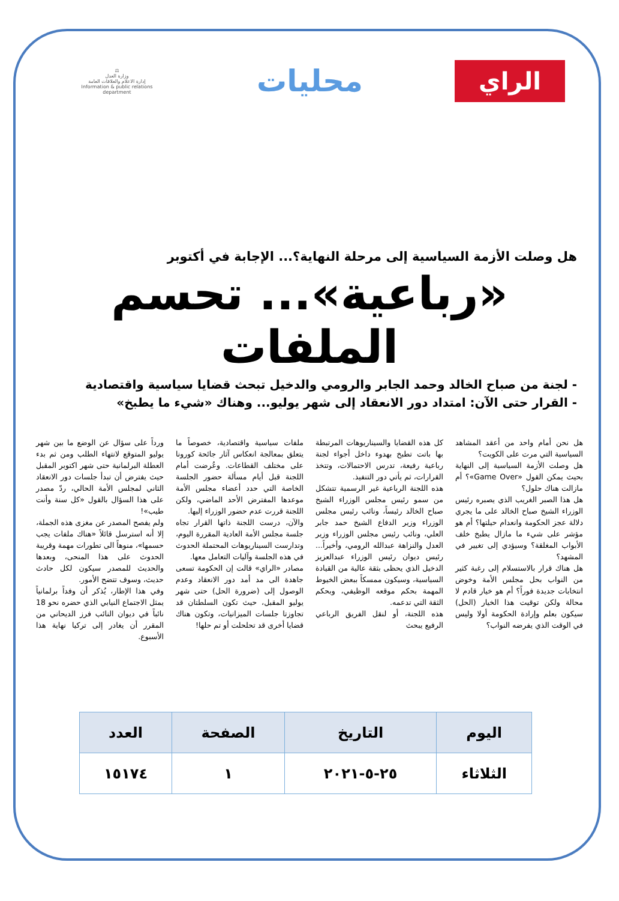الراي
محليات
⚖
وزارة العدل
إدارة الاعلام والعلاقات العامة
Information & public relations department
هل وصلت الأزمة السياسية إلى مرحلة النهاية؟... الإجابة في أكتوبر
«رباعية»... تحسم الملفات
- لجنة من صباح الخالد وحمد الجابر والرومي والدخيل تبحث قضايا سياسية واقتصادية
- القرار حتى الآن: امتداد دور الانعقاد إلى شهر يوليو... وهناك «شيء ما يطبخ»
هل نحن أمام واحد من أعقد المشاهد السياسية التي مرت على الكويت؟
هل وصلت الأزمة السياسية إلى النهاية بحيث يمكن القول «Game Over»؟ أم مازالت هناك حلول؟
هل هذا الصبر الغريب الذي يصبره رئيس الوزراء الشيخ صباح الخالد على ما يجري دلالة عجز الحكومة وانعدام حيلتها؟ أم هو مؤشر على شيء ما مازال يطبخ خلف الأبواب المغلقة؟ وسيؤدي إلى تغيير في المشهد؟
هل هناك قرار بالاستسلام إلى رغبة كثير من النواب بحل مجلس الأمة وخوض انتخابات جديدة فوراً؟ أم هو خيار قادم لا محالة ولكن توقيت هذا الخيار (الحل) سيكون بعلم وإرادة الحكومة أولا وليس في الوقت الذي يفرضه النواب؟
كل هذه القضايا والسيناريوهات المرتبطة بها باتت تطبخ بهدوء داخل أجواء لجنة رباعية رفيعة، تدرس الاحتمالات، وتتخذ القرارات، ثم يأتي دور التنفيذ.
هذه اللجنة الرباعية غير الرسمية تتشكل من سمو رئيس مجلس الوزراء الشيخ صباح الخالد رئيساً، ونائب رئيس مجلس الوزراء وزير الدفاع الشيخ حمد جابر العلي، ونائب رئيس مجلس الوزراء وزير العدل والنزاهة عبدالله الرومي، وأخيراً... رئيس ديوان رئيس الوزراء عبدالعزيز الدخيل الذي يحظى بثقة عالية من القيادة السياسية، وسيكون ممسكاً ببعض الخيوط المهمة بحكم موقعه الوظيفي، وبحكم الثقة التي تدعمه.
هذه اللجنة، أو لنقل الفريق الرباعي الرفيع يبحث
ملفات سياسية واقتصادية، خصوصاً ما يتعلق بمعالجة انعكاس آثار جائحة كورونا على مختلف القطاعات. وعُرضت أمام اللجنة قبل أيام مسألة حضور الجلسة الخاصة التي حدد أعضاء مجلس الأمة موعدها المفترض الأحد الماضي، ولكن اللجنة قررت عدم حضور الوزراء إليها.
والآن، درست اللجنة ذاتها القرار تجاه جلسة مجلس الأمة العادية المقررة اليوم، وتدارست السيناريوهات المحتملة الحدوث في هذه الجلسة وآليات التعامل معها.
مصادر «الراي» قالت إن الحكومة تسعى جاهدة الى مد أمد دور الانعقاد وعدم الوصول إلى (ضرورة الحل) حتى شهر يوليو المقبل، حيث تكون السلطتان قد تجاوزتا جلسات الميزانيات، وتكون هناك قضايا أخرى قد تحلحلت أو تم حلها!
ورداً على سؤال عن الوضع ما بين شهر يوليو المتوقع لانتهاء الطلب ومن ثم بدء العطلة البرلمانية حتى شهر اكتوبر المقبل حيث يفترض أن تبدأ جلسات دور الانعقاد الثاني لمجلس الأمة الحالي، ردّ مصدر على هذا السؤال بالقول «كل سنة وأنت طيب»!
ولم يفصح المصدر عن مغزى هذه الجملة، إلا أنه استرسل قائلاً «هناك ملفات يجب حسمها»، منوهاً الى تطورات مهمة وقريبة الحدوث على هذا المنحى، وبعدها والحديث للمصدر سيكون لكل حادث حديث، وسوف تتضح الأمور.
وفي هذا الإطار، يُذكر أن وفداً برلمانياً يمثل الاجتماع النيابي الذي حضره نحو 18 نائباً في ديوان النائب فرز الديحاني من المقرر أن يغادر إلى تركيا نهاية هذا الأسبوع.
| اليوم | التاريخ | الصفحة | العدد |
| --- | --- | --- | --- |
| الثلاثاء | ٢٥-٥-٢٠٢١ | ١ | ١٥١٧٤ |